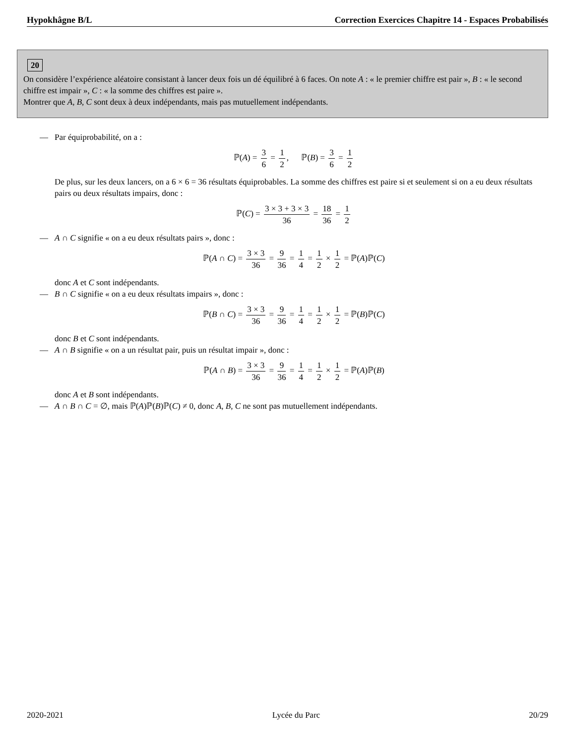Hypokhâgne B/L Correction Exercices Chapitre 14 - Espaces Probabilisés
20
On considère l’expérience aléatoire consistant à lancer deux fois un dé équilibré à 6 faces. On note A : « le premier chiffre est pair », B : « le second chiffre est impair », C : « la somme des chiffres est paire ».
Montrer que A, B, C sont deux à deux indépendants, mais pas mutuellement indépendants.
— Par équiprobabilité, on a :
ℙ(A) = 3 6 = 1 2, ℙ(B) = 3 6 = 1 2
De plus, sur les deux lancers, on a 6 × 6 = 36 résultats équiprobables. La somme des chiffres est paire si et seulement si on a eu deux résultats pairs ou deux résultats impairs, donc :
ℙ(C) = 3 × 3 + 3 × 3 36 = 18 36 = 1 2
— A ∩ C signifie « on a eu deux résultats pairs », donc :
ℙ(A ∩ C) = 3 × 3 36 = 9 36 = 1 4 = 1 2 × 1 2 = ℙ(A)ℙ(C)
donc A et C sont indépendants.
— B ∩ C signifie « on a eu deux résultats impairs », donc :
ℙ(B ∩ C) = 3 × 3 36 = 9 36 = 1 4 = 1 2 × 1 2 = ℙ(B)ℙ(C)
donc B et C sont indépendants.
— A ∩ B signifie « on a un résultat pair, puis un résultat impair », donc :
ℙ(A ∩ B) = 3 × 3 36 = 9 36 = 1 4 = 1 2 × 1 2 = ℙ(A)ℙ(B)
donc A et B sont indépendants.
— A ∩ B ∩ C = ∅, mais ℙ(A)ℙ(B)ℙ(C) ≠ 0, donc A, B, C ne sont pas mutuellement indépendants.
2020-2021 Lycée du Parc 20/29